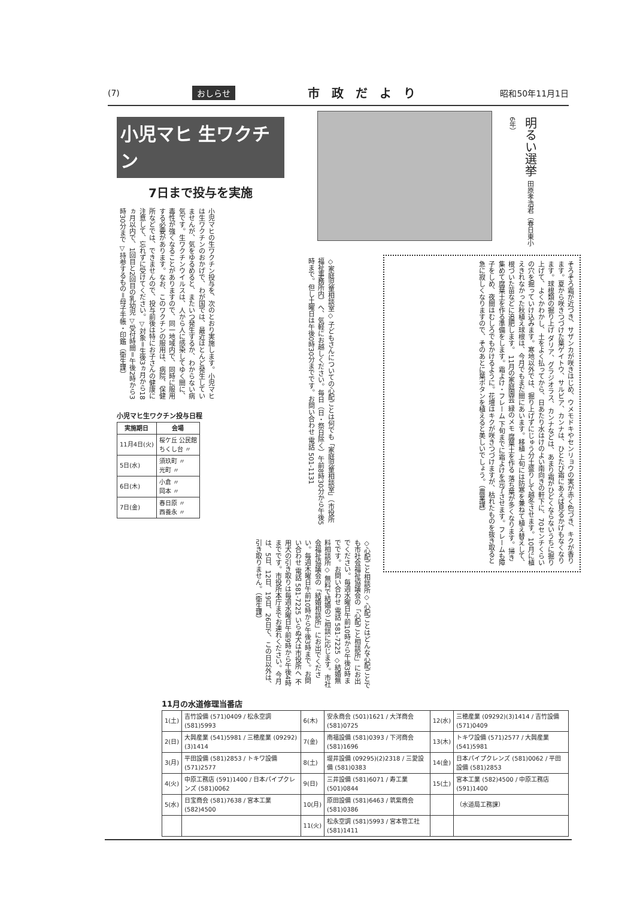(7) おしらせ 市政だより 昭和50年11月1日
小児マヒ 生ワクチン
7日まで投与を実施
小児マヒの生ワクチン投与を、次のとおり実施します。小児マヒは生ワクチンのおかげで、わが国では、最近ほとんど発生していませんが、気をゆるめると、またいつ発生するか、わからない病気です。生ワクチンウイルスは、人から人に感染してゆく間に、毒性が強くなることがありますので、同一地域内で、同時に服用する必要があります。なお、このワクチンの服用は、病院、保健所などでは、できませんので、投与前後は特にお子さんの健康に注意して、忘れずに受けてください。▽対象＝生後3ヵ月から18ヵ月以内で、1回目と2回目の乳幼児 ▽受付時間＝午後2時から3時30分まで ▽持参するもの＝母子手帳・印鑑（衛生課）
小児マヒ生ワクチン投与日程
| 実施期日 | 会場 |
| --- | --- |
| 11月4日(火) | 桜ケ丘 公民館 ちくし台 〃 |
| 5日(水) | 須玖町 〃 光町 〃 |
| 6日(木) | 小倉 〃 岡本 〃 |
| 7日(金) | 春日原 〃 西養永 〃 |
明るい選挙 田原孝浩君（春日東小6年）
◇家庭児童相談室◇ 子どもさんについての心配ごとは何でも「家庭児童相談室」（市役所福祉事務所内）へ、気軽にお越しください。毎日（日・祭日除く）午前8時30分から午後5時まで。但し土曜日は午後0時30分までです。お問い合わせ 電話 501-1131
そろそろ霜が近づき、サザンカが咲きはじめ、ウメモドキやセンリョウの実が赤く色づき、キクが香ります。夏から咲きつづけた葉ゲイトウ、サルビア、カンナは、ひとたび霜にあえば見るかげもなくなります。球根類の掘り上げ ダリア、グラジオラス、カンナなどは、あまり霜がひどくならないうちに掘り上げて、よくかわかし、土をよく払ってから、日あたり水はけのよい南向きの軒下に、70センチくらいの穴を掘っていけ込みます。寒地以外では、掘り上げずにじゅう分土盛りして越冬させます。10月に植えきれなかった秋植え球根は、今月でもまだ間にあいます。移植 上旬には防寒を兼ねて植え替えして、根づいた苗などに追肥します。 11月の家庭園芸 緑のメモ 腐葉土を作る 落ち葉が多くなります。掃き集めて腐葉土を作る準備をします。霜よけ・フレーム 下旬までに霜よけを完了させます。フレームも障子をしめ、夜間はむしろでもかけるように。花壇はキクが咲きつづけますが、枯れたものを抜き取ると急に寂しくなりますので、そのあとに葉ボタンを植えると美しいでしょう。（農業課）
◇心配ごと相談所◇ 心配ごとはどんな心配ごとでも市社会福祉協議会の「心配ごと相談所」にお出でください。毎週水曜日午前10時から午後3時までです。お問い合わせ 電話 581-7225 ◇結婚無料相談所◇ 無料で結婚のご相談に応じます。市社会福祉協議会の「結婚相談所」にお出でください。毎週木曜日午前10時から午後3時まで。お問い合わせ 電話 581-7225 いらぬ犬は市役所へ 不用犬の引き取りは毎週水曜日午前9時から午後4時までです。市役所本庁までお連れください。今月は、5日、12日、19日、26日で、この日以外は、引き取りません。（衛生課）
11月の水道修理当番店
| 1(土) | 吉竹設備 (571)0409 / 松永空調 (581)5993 | 6(木) | 安永商会 (501)1621 / 大洋商会 (581)0725 | 12(水) | 三穂産業 (09292)(3)1414 / 吉竹設備 (571)0409 |
| 2(日) | 大興産業 (541)5981 / 三穂産業 (09292)(3)1414 | 7(金) | 南福設備 (581)0393 / 下河商会 (581)1696 | 13(木) | トキワ設備 (571)2577 / 大興産業 (541)5981 |
| 3(月) | 平田設備 (581)2853 / トキワ設備 (571)2577 | 8(土) | 堤井設備 (09295)(2)2318 / 三愛設備 (581)0383 | 14(金) | 日本パイプクレンズ (581)0062 / 平田設備 (581)2853 |
| 4(火) | 中原工務店 (591)1400 / 日本パイプクレンズ (581)0062 | 9(日) | 三井設備 (581)6071 / 寿工業 (501)0844 | 15(土) | 宮本工業 (582)4500 / 中原工務店 (591)1400 |
| 5(水) | 日宝商会 (581)7638 / 宮本工業 (582)4500 | 10(月) | 原田設備 (581)6463 / 筑紫商会 (581)0386 | | （水道局工務課） |
| | | 11(火) | 松永空調 (581)5993 / 宮本管工社 (581)1411 | | |